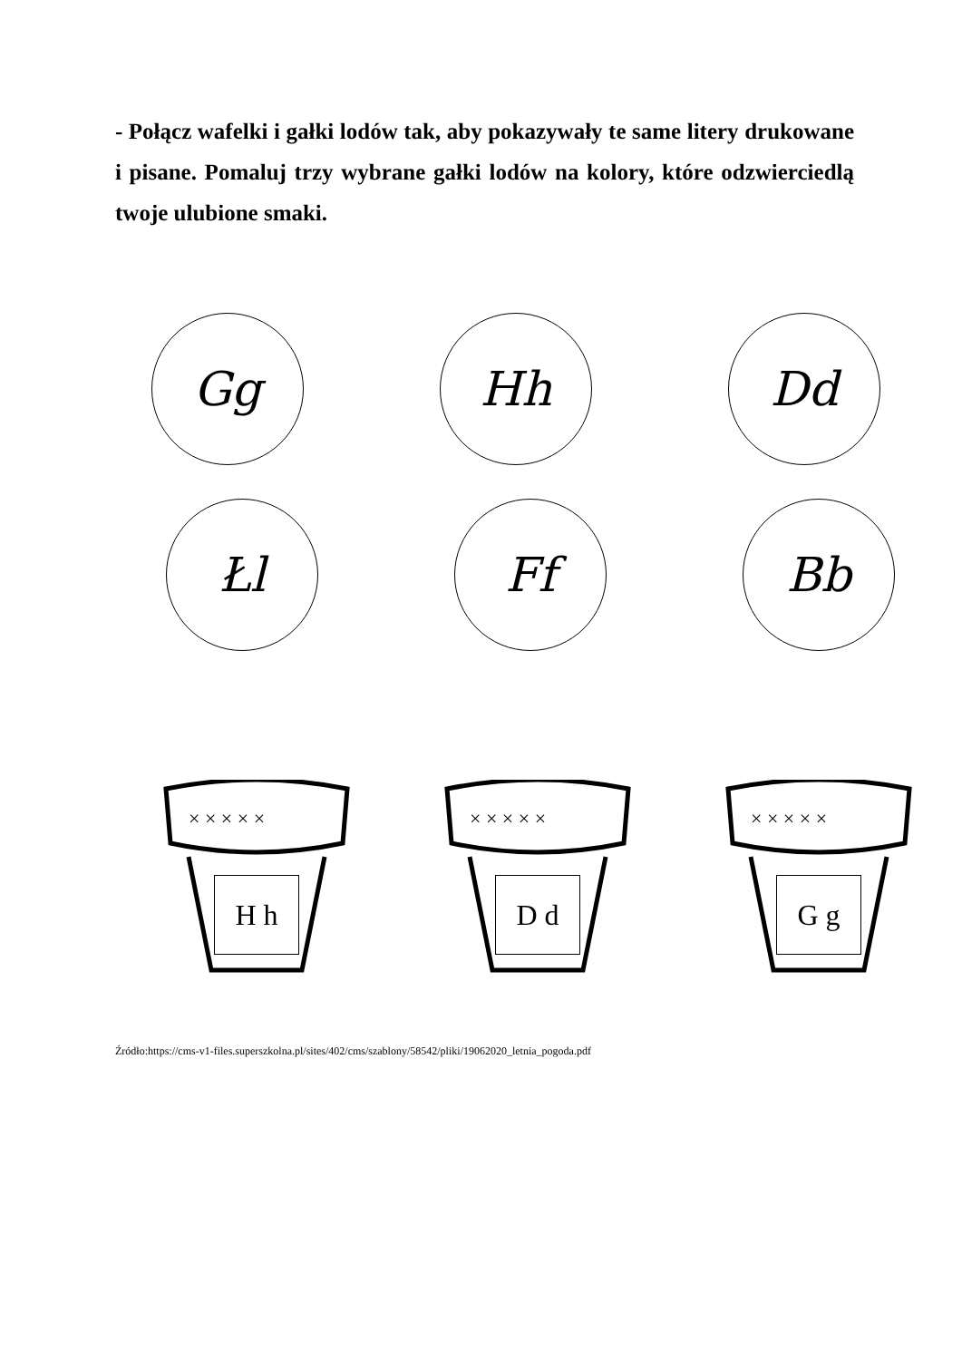- Połącz wafelki i gałki lodów tak, aby pokazywały te same litery drukowane i pisane. Pomaluj trzy wybrane gałki lodów na kolory, które odzwierciedlą twoje ulubione smaki.
Gg Hh Dd
Łl Ff Bb
× × × × ×
H h
× × × × ×
D d
× × × × ×
G g
Źródło:https://cms-v1-files.superszkolna.pl/sites/402/cms/szablony/58542/pliki/19062020_letnia_pogoda.pdf